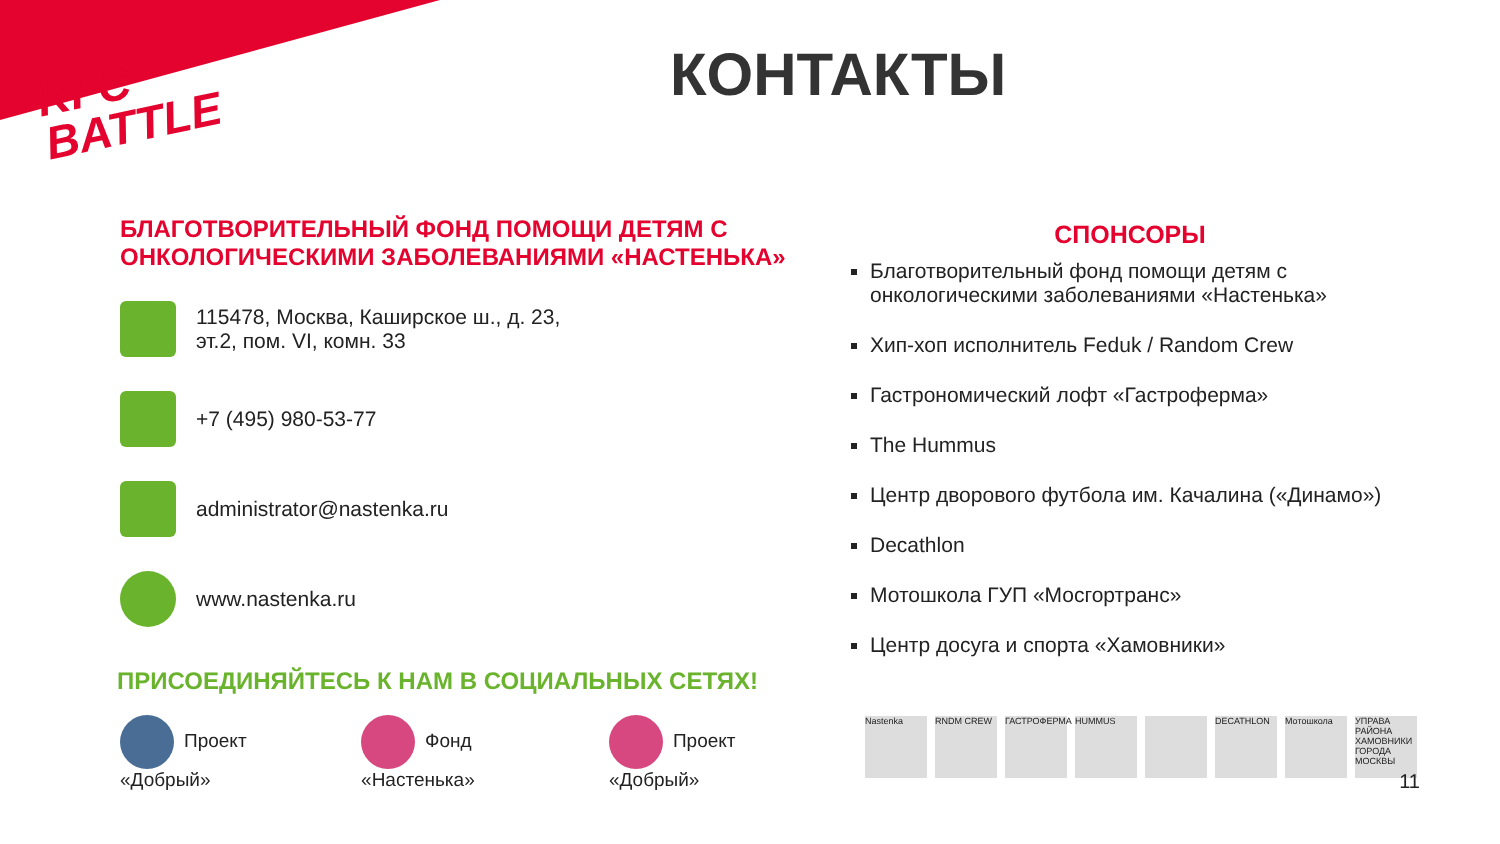KFC
BATTLE
КОНТАКТЫ
БЛАГОТВОРИТЕЛЬНЫЙ ФОНД ПОМОЩИ ДЕТЯМ С ОНКОЛОГИЧЕСКИМИ ЗАБОЛЕВАНИЯМИ «НАСТЕНЬКА»
115478, Москва, Каширское ш., д. 23,
эт.2, пом. VI, комн. 33
+7 (495) 980-53-77
administrator@nastenka.ru
www.nastenka.ru
ПРИСОЕДИНЯЙТЕСЬ К НАМ В СОЦИАЛЬНЫХ СЕТЯХ!
Проект «Добрый» Фонд «Настенька» Проект «Добрый»
СПОНСОРЫ
Благотворительный фонд помощи детям с онкологическими заболеваниями «Настенька»
Хип-хоп исполнитель Feduk / Random Crew
Гастрономический лофт «Гастроферма»
The Hummus
Центр дворового футбола им. Качалина («Динамо»)
Decathlon
Мотошкола ГУП «Мосгортранс»
Центр досуга и спорта «Хамовники»
Nastenka RNDM CREW ГАСТРОФЕРМА HUMMUS DECATHLON Мотошкола УПРАВА РАЙОНА ХАМОВНИКИ ГОРОДА МОСКВЫ
11